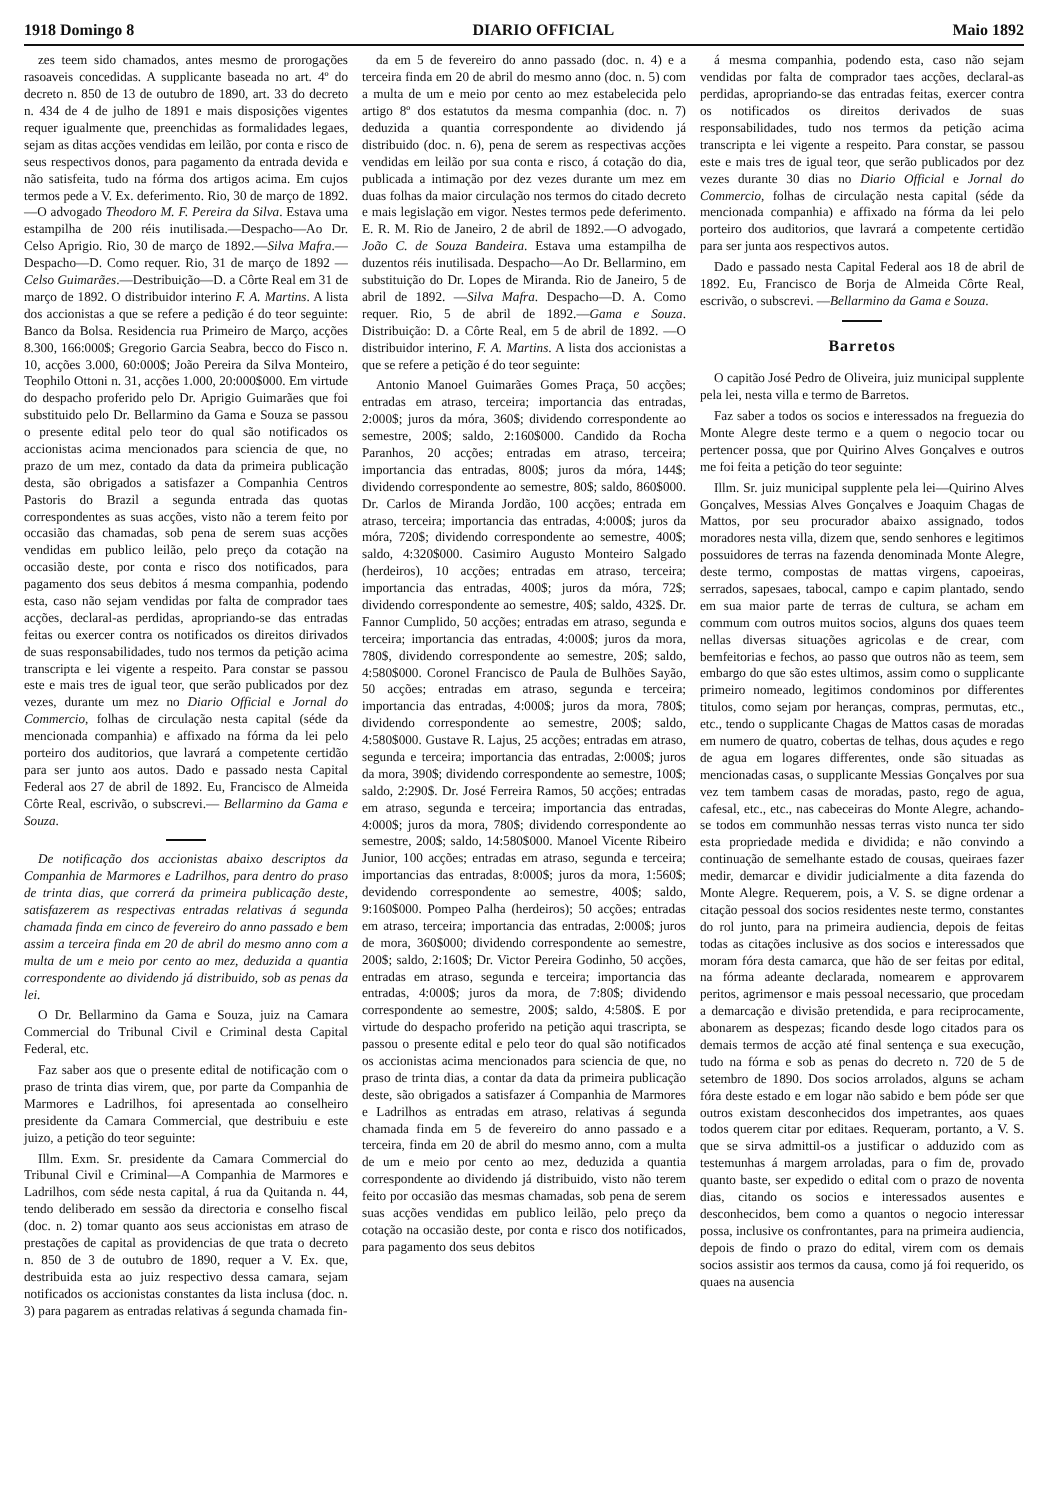1918 Domingo 8 DIARIO OFFICIAL Maio 1892
zes teem sido chamados, antes mesmo de prorogações rasoaveis concedidas. A supplicante baseada no art. 4º do decreto n. 850 de 13 de outubro de 1890, art. 33 do decreto n. 434 de 4 de julho de 1891 e mais disposições vigentes requer igualmente que, preenchidas as formalidades legaes, sejam as ditas acções vendidas em leilão, por conta e risco de seus respectivos donos, para pagamento da entrada devida e não satisfeita, tudo na fórma dos artigos acima. Em cujos termos pede a V. Ex. deferimento. Rio, 30 de março de 1892.—O advogado Theodoro M. F. Pereira da Silva. Estava uma estampilha de 200 réis inutilisada.—Despacho—Ao Dr. Celso Aprigio. Rio, 30 de março de 1892.—Silva Mafra.—Despacho—D. Como requer. Rio, 31 de março de 1892 —Celso Guimarães.—Destribuição—D. a Côrte Real em 31 de março de 1892. O distribuidor interino F. A. Martins. A lista dos accionistas a que se refere a pedição é do teor seguinte: Banco da Bolsa. Residencia rua Primeiro de Março, acções 8.300, 166:000$; Gregorio Garcia Seabra, becco do Fisco n. 10, acções 3.000, 60:000$; João Pereira da Silva Monteiro, Teophilo Ottoni n. 31, acções 1.000, 20:000$000. Em virtude do despacho proferido pelo Dr. Aprigio Guimarães que foi substituido pelo Dr. Bellarmino da Gama e Souza se passou o presente edital pelo teor do qual são notificados os accionistas acima mencionados para sciencia de que, no prazo de um mez, contado da data da primeira publicação desta, são obrigados a satisfazer a Companhia Centros Pastoris do Brazil a segunda entrada das quotas correspondentes as suas acções, visto não a terem feito por occasião das chamadas, sob pena de serem suas acções vendidas em publico leilão, pelo preço da cotação na occasião deste, por conta e risco dos notificados, para pagamento dos seus debitos á mesma companhia, podendo esta, caso não sejam vendidas por falta de comprador taes acções, declaral-as perdidas, apropriando-se das entradas feitas ou exercer contra os notificados os direitos dirivados de suas responsabilidades, tudo nos termos da petição acima transcripta e lei vigente a respeito. Para constar se passou este e mais tres de igual teor, que serão publicados por dez vezes, durante um mez no Diario Official e Jornal do Commercio, folhas de circulação nesta capital (séde da mencionada companhia) e affixado na fórma da lei pelo porteiro dos auditorios, que lavrará a competente certidão para ser junto aos autos. Dado e passado nesta Capital Federal aos 27 de abril de 1892. Eu, Francisco de Almeida Côrte Real, escrivão, o subscrevi.— Bellarmino da Gama e Souza.
De notificação dos accionistas abaixo descriptos da Companhia de Marmores e Ladrilhos, para dentro do praso de trinta dias, que correrá da primeira publicação deste, satisfazerem as respectivas entradas relativas á segunda chamada finda em cinco de fevereiro do anno passado e bem assim a terceira finda em 20 de abril do mesmo anno com a multa de um e meio por cento ao mez, deduzida a quantia correspondente ao dividendo já distribuido, sob as penas da lei.
O Dr. Bellarmino da Gama e Souza, juiz na Camara Commercial do Tribunal Civil e Criminal desta Capital Federal, etc.
Faz saber aos que o presente edital de notificação com o praso de trinta dias virem, que, por parte da Companhia de Marmores e Ladrilhos, foi apresentada ao conselheiro presidente da Camara Commercial, que destribuiu e este juizo, a petição do teor seguinte:
Illm. Exm. Sr. presidente da Camara Commercial do Tribunal Civil e Criminal—A Companhia de Marmores e Ladrilhos, com séde nesta capital, á rua da Quitanda n. 44, tendo deliberado em sessão da directoria e conselho fiscal (doc. n. 2) tomar quanto aos seus accionistas em atraso de prestações de capital as providencias de que trata o decreto n. 850 de 3 de outubro de 1890, requer a V. Ex. que, destribuida esta ao juiz respectivo dessa camara, sejam notificados os accionistas constantes da lista inclusa (doc. n. 3) para pagarem as entradas relativas á segunda chamada fin-
da em 5 de fevereiro do anno passado (doc. n. 4) e a terceira finda em 20 de abril do mesmo anno (doc. n. 5) com a multa de um e meio por cento ao mez estabelecida pelo artigo 8º dos estatutos da mesma companhia (doc. n. 7) deduzida a quantia correspondente ao dividendo já distribuido (doc. n. 6), pena de serem as respectivas acções vendidas em leilão por sua conta e risco, á cotação do dia, publicada a intimação por dez vezes durante um mez em duas folhas da maior circulação nos termos do citado decreto e mais legislação em vigor. Nestes termos pede deferimento. E. R. M. Rio de Janeiro, 2 de abril de 1892.—O advogado, João C. de Souza Bandeira. Estava uma estampilha de duzentos réis inutilisada. Despacho—Ao Dr. Bellarmino, em substituição do Dr. Lopes de Miranda. Rio de Janeiro, 5 de abril de 1892. —Silva Mafra. Despacho—D. A. Como requer. Rio, 5 de abril de 1892.—Gama e Souza. Distribuição: D. a Côrte Real, em 5 de abril de 1892. —O distribuidor interino, F. A. Martins. A lista dos accionistas a que se refere a petição é do teor seguinte:
Antonio Manoel Guimarães Gomes Praça, 50 acções; entradas em atraso, terceira; importancia das entradas, 2:000$; juros da móra, 360$; dividendo correspondente ao semestre, 200$; saldo, 2:160$000. Candido da Rocha Paranhos, 20 acções; entradas em atraso, terceira; importancia das entradas, 800$; juros da móra, 144$; dividendo correspondente ao semestre, 80$; saldo, 860$000. Dr. Carlos de Miranda Jordão, 100 acções; entrada em atraso, terceira; importancia das entradas, 4:000$; juros da móra, 720$; dividendo correspondente ao semestre, 400$; saldo, 4:320$000. Casimiro Augusto Monteiro Salgado (herdeiros), 10 acções; entradas em atraso, terceira; importancia das entradas, 400$; juros da móra, 72$; dividendo correspondente ao semestre, 40$; saldo, 432$. Dr. Fannor Cumplido, 50 acções; entradas em atraso, segunda e terceira; importancia das entradas, 4:000$; juros da mora, 780$, dividendo correspondente ao semestre, 20$; saldo, 4:580$000. Coronel Francisco de Paula de Bulhões Sayão, 50 acções; entradas em atraso, segunda e terceira; importancia das entradas, 4:000$; juros da mora, 780$; dividendo correspondente ao semestre, 200$; saldo, 4:580$000. Gustave R. Lajus, 25 acções; entradas em atraso, segunda e terceira; importancia das entradas, 2:000$; juros da mora, 390$; dividendo correspondente ao semestre, 100$; saldo, 2:290$. Dr. José Ferreira Ramos, 50 acções; entradas em atraso, segunda e terceira; importancia das entradas, 4:000$; juros da mora, 780$; dividendo correspondente ao semestre, 200$; saldo, 14:580$000. Manoel Vicente Ribeiro Junior, 100 acções; entradas em atraso, segunda e terceira; importancias das entradas, 8:000$; juros da mora, 1:560$; devidendo correspondente ao semestre, 400$; saldo, 9:160$000. Pompeo Palha (herdeiros); 50 acções; entradas em atraso, terceira; importancia das entradas, 2:000$; juros de mora, 360$000; dividendo correspondente ao semestre, 200$; saldo, 2:160$; Dr. Victor Pereira Godinho, 50 acções, entradas em atraso, segunda e terceira; importancia das entradas, 4:000$; juros da mora, de 7:80$; dividendo correspondente ao semestre, 200$; saldo, 4:580$. E por virtude do despacho proferido na petição aqui trascripta, se passou o presente edital e pelo teor do qual são notificados os accionistas acima mencionados para sciencia de que, no praso de trinta dias, a contar da data da primeira publicação deste, são obrigados a satisfazer á Companhia de Marmores e Ladrilhos as entradas em atraso, relativas á segunda chamada finda em 5 de fevereiro do anno passado e a terceira, finda em 20 de abril do mesmo anno, com a multa de um e meio por cento ao mez, deduzida a quantia correspondente ao dividendo já distribuido, visto não terem feito por occasião das mesmas chamadas, sob pena de serem suas acções vendidas em publico leilão, pelo preço da cotação na occasião deste, por conta e risco dos notificados, para pagamento dos seus debitos
á mesma companhia, podendo esta, caso não sejam vendidas por falta de comprador taes acções, declaral-as perdidas, apropriando-se das entradas feitas, exercer contra os notificados os direitos derivados de suas responsabilidades, tudo nos termos da petição acima transcripta e lei vigente a respeito. Para constar, se passou este e mais tres de igual teor, que serão publicados por dez vezes durante 30 dias no Diario Official e Jornal do Commercio, folhas de circulação nesta capital (séde da mencionada companhia) e affixado na fórma da lei pelo porteiro dos auditorios, que lavrará a competente certidão para ser junta aos respectivos autos.
Dado e passado nesta Capital Federal aos 18 de abril de 1892. Eu, Francisco de Borja de Almeida Côrte Real, escrivão, o subscrevi. —Bellarmino da Gama e Souza.
Barretos
O capitão José Pedro de Oliveira, juiz municipal supplente pela lei, nesta villa e termo de Barretos.
Faz saber a todos os socios e interessados na freguezia do Monte Alegre deste termo e a quem o negocio tocar ou pertencer possa, que por Quirino Alves Gonçalves e outros me foi feita a petição do teor seguinte:
Illm. Sr. juiz municipal supplente pela lei—Quirino Alves Gonçalves, Messias Alves Gonçalves e Joaquim Chagas de Mattos, por seu procurador abaixo assignado, todos moradores nesta villa, dizem que, sendo senhores e legitimos possuidores de terras na fazenda denominada Monte Alegre, deste termo, compostas de mattas virgens, capoeiras, serrados, sapesaes, tabocal, campo e capim plantado, sendo em sua maior parte de terras de cultura, se acham em commum com outros muitos socios, alguns dos quaes teem nellas diversas situações agricolas e de crear, com bemfeitorias e fechos, ao passo que outros não as teem, sem embargo do que são estes ultimos, assim como o supplicante primeiro nomeado, legitimos condominos por differentes titulos, como sejam por heranças, compras, permutas, etc., etc., tendo o supplicante Chagas de Mattos casas de moradas em numero de quatro, cobertas de telhas, dous açudes e rego de agua em logares differentes, onde são situadas as mencionadas casas, o supplicante Messias Gonçalves por sua vez tem tambem casas de moradas, pasto, rego de agua, cafesal, etc., etc., nas cabeceiras do Monte Alegre, achando-se todos em communhão nessas terras visto nunca ter sido esta propriedade medida e dividida; e não convindo a continuação de semelhante estado de cousas, queiraes fazer medir, demarcar e dividir judicialmente a dita fazenda do Monte Alegre. Requerem, pois, a V. S. se digne ordenar a citação pessoal dos socios residentes neste termo, constantes do rol junto, para na primeira audiencia, depois de feitas todas as citações inclusive as dos socios e interessados que moram fóra desta camarca, que hão de ser feitas por edital, na fórma adeante declarada, nomearem e approvarem peritos, agrimensor e mais pessoal necessario, que procedam a demarcação e divisão pretendida, e para reciprocamente, abonarem as despezas; ficando desde logo citados para os demais termos de acção até final sentença e sua execução, tudo na fórma e sob as penas do decreto n. 720 de 5 de setembro de 1890. Dos socios arrolados, alguns se acham fóra deste estado e em logar não sabido e bem póde ser que outros existam desconhecidos dos impetrantes, aos quaes todos querem citar por editaes. Requeram, portanto, a V. S. que se sirva admittil-os a justificar o adduzido com as testemunhas á margem arroladas, para o fim de, provado quanto baste, ser expedido o edital com o prazo de noventa dias, citando os socios e interessados ausentes e desconhecidos, bem como a quantos o negocio interessar possa, inclusive os confrontantes, para na primeira audiencia, depois de findo o prazo do edital, virem com os demais socios assistir aos termos da causa, como já foi requerido, os quaes na ausencia